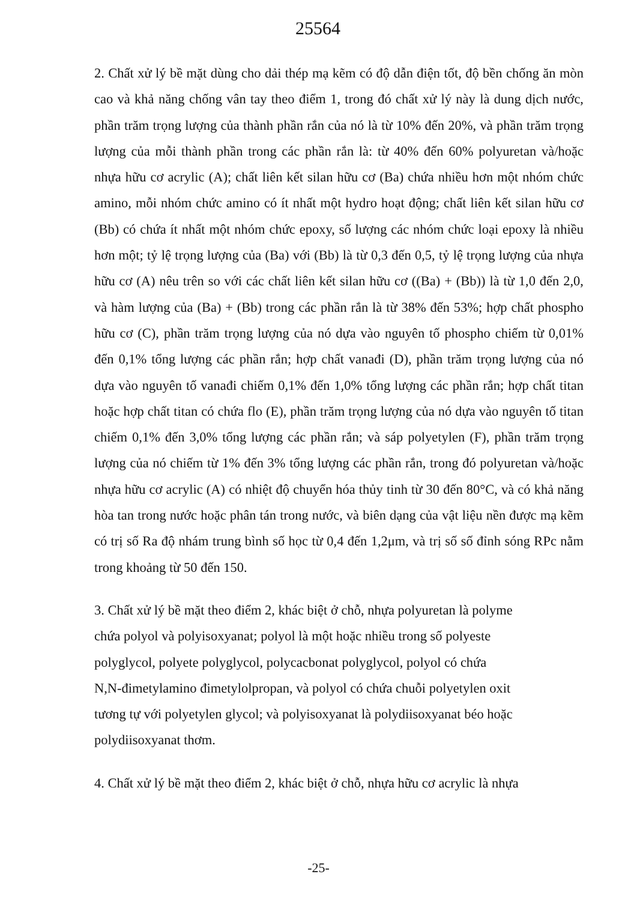25564
2. Chất xử lý bề mặt dùng cho dải thép mạ kẽm có độ dẫn điện tốt, độ bền chống ăn mòn cao và khả năng chống vân tay theo điểm 1, trong đó chất xử lý này là dung dịch nước, phần trăm trọng lượng của thành phần rắn của nó là từ 10% đến 20%, và phần trăm trọng lượng của mỗi thành phần trong các phần rắn là: từ 40% đến 60% polyuretan và/hoặc nhựa hữu cơ acrylic (A); chất liên kết silan hữu cơ (Ba) chứa nhiều hơn một nhóm chức amino, mỗi nhóm chức amino có ít nhất một hydro hoạt động; chất liên kết silan hữu cơ (Bb) có chứa ít nhất một nhóm chức epoxy, số lượng các nhóm chức loại epoxy là nhiều hơn một; tỷ lệ trọng lượng của (Ba) với (Bb) là từ 0,3 đến 0,5, tỷ lệ trọng lượng của nhựa hữu cơ (A) nêu trên so với các chất liên kết silan hữu cơ ((Ba) + (Bb)) là từ 1,0 đến 2,0, và hàm lượng của (Ba) + (Bb) trong các phần rắn là từ 38% đến 53%; hợp chất phospho hữu cơ (C), phần trăm trọng lượng của nó dựa vào nguyên tố phospho chiếm từ 0,01% đến 0,1% tổng lượng các phần rắn; hợp chất vanađi (D), phần trăm trọng lượng của nó dựa vào nguyên tố vanađi chiếm 0,1% đến 1,0% tổng lượng các phần rắn; hợp chất titan hoặc hợp chất titan có chứa flo (E), phần trăm trọng lượng của nó dựa vào nguyên tố titan chiếm 0,1% đến 3,0% tổng lượng các phần rắn; và sáp polyetylen (F), phần trăm trọng lượng của nó chiếm từ 1% đến 3% tổng lượng các phần rắn, trong đó polyuretan và/hoặc nhựa hữu cơ acrylic (A) có nhiệt độ chuyển hóa thủy tinh từ 30 đến 80°C, và có khả năng hòa tan trong nước hoặc phân tán trong nước, và biên dạng của vật liệu nền được mạ kẽm có trị số Ra độ nhám trung bình số học từ 0,4 đến 1,2μm, và trị số số đỉnh sóng RPc nằm trong khoảng từ 50 đến 150.
3. Chất xử lý bề mặt theo điểm 2, khác biệt ở chỗ, nhựa polyuretan là polyme
chứa polyol và polyisoxyanat; polyol là một hoặc nhiều trong số polyeste
polyglycol, polyete polyglycol, polycacbonat polyglycol, polyol có chứa
N,N-đimetylamino đimetylolpropan, và polyol có chứa chuỗi polyetylen oxit
tương tự với polyetylen glycol; và polyisoxyanat là polydiisoxyanat béo hoặc
polydiisoxyanat thơm.
4. Chất xử lý bề mặt theo điểm 2, khác biệt ở chỗ, nhựa hữu cơ acrylic là nhựa
-25-